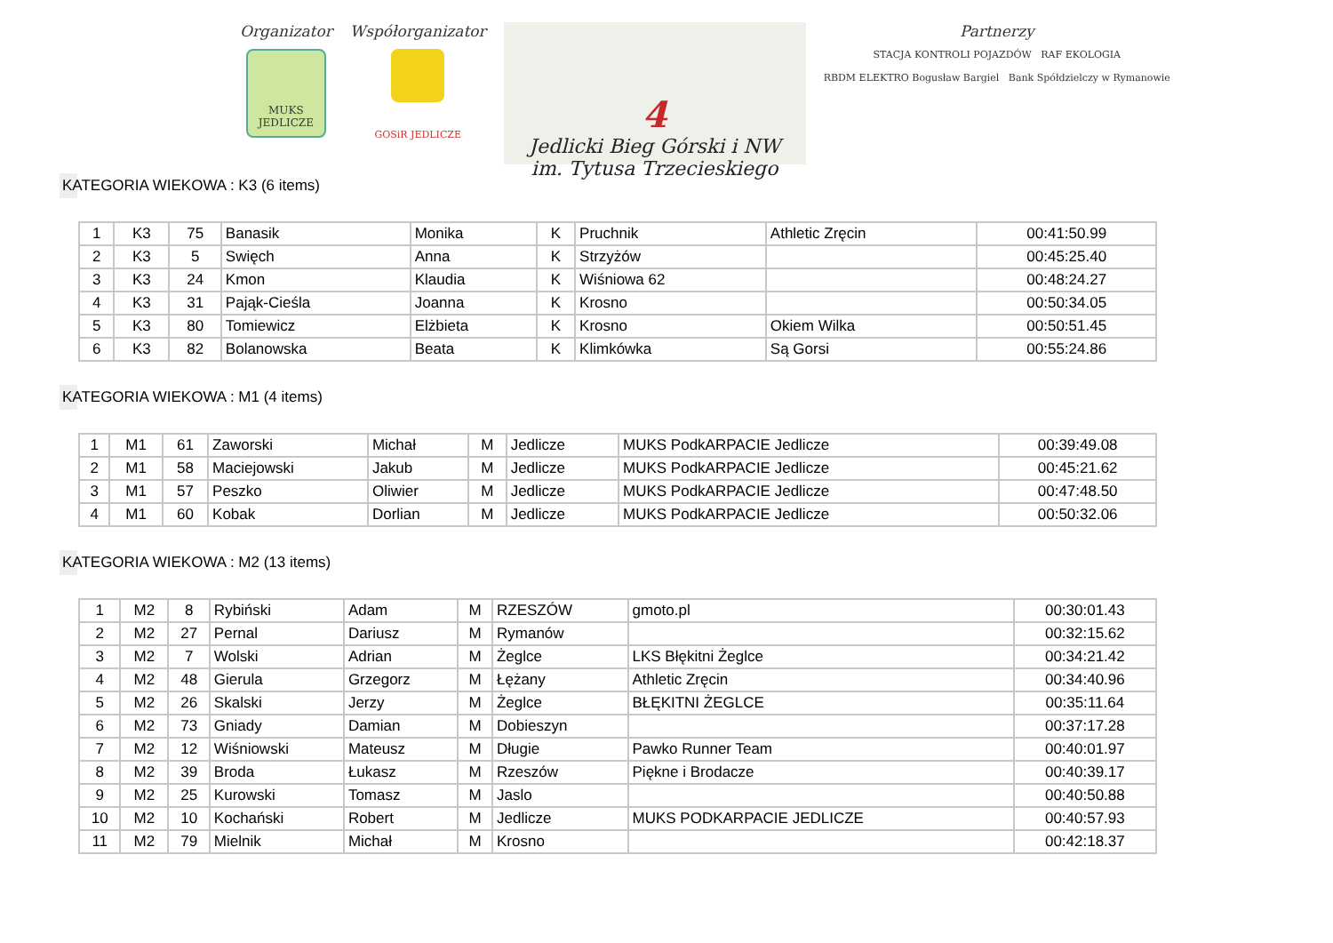Organizator
MUKS JEDLICZE
Współorganizator
GOSiR JEDLICZE
4
Jedlicki Bieg Górski i NW
im. Tytusa Trzecieskiego
Partnerzy
STACJA KONTROLI POJAZDÓW RAF EKOLOGIA
RBDM ELEKTRO Bogusław Bargiel Bank Spółdzielczy w Rymanowie
KATEGORIA WIEKOWA : K3 (6 items)
| 1 | K3 | 75 | Banasik | Monika | K | Pruchnik | Athletic Zręcin | 00:41:50.99 |
| 2 | K3 | 5 | Swięch | Anna | K | Strzyżów | | 00:45:25.40 |
| 3 | K3 | 24 | Kmon | Klaudia | K | Wiśniowa 62 | | 00:48:24.27 |
| 4 | K3 | 31 | Pająk-Cieśla | Joanna | K | Krosno | | 00:50:34.05 |
| 5 | K3 | 80 | Tomiewicz | Elżbieta | K | Krosno | Okiem Wilka | 00:50:51.45 |
| 6 | K3 | 82 | Bolanowska | Beata | K | Klimkówka | Są Gorsi | 00:55:24.86 |
KATEGORIA WIEKOWA : M1 (4 items)
| 1 | M1 | 61 | Zaworski | Michał | M | Jedlicze | MUKS PodkARPACIE Jedlicze | 00:39:49.08 |
| 2 | M1 | 58 | Maciejowski | Jakub | M | Jedlicze | MUKS PodkARPACIE Jedlicze | 00:45:21.62 |
| 3 | M1 | 57 | Peszko | Oliwier | M | Jedlicze | MUKS PodkARPACIE Jedlicze | 00:47:48.50 |
| 4 | M1 | 60 | Kobak | Dorlian | M | Jedlicze | MUKS PodkARPACIE Jedlicze | 00:50:32.06 |
KATEGORIA WIEKOWA : M2 (13 items)
| 1 | M2 | 8 | Rybiński | Adam | M | RZESZÓW | gmoto.pl | 00:30:01.43 |
| 2 | M2 | 27 | Pernal | Dariusz | M | Rymanów | | 00:32:15.62 |
| 3 | M2 | 7 | Wolski | Adrian | M | Żeglce | LKS Błękitni Żeglce | 00:34:21.42 |
| 4 | M2 | 48 | Gierula | Grzegorz | M | Łężany | Athletic Zręcin | 00:34:40.96 |
| 5 | M2 | 26 | Skalski | Jerzy | M | Żeglce | BŁĘKITNI ŻEGLCE | 00:35:11.64 |
| 6 | M2 | 73 | Gniady | Damian | M | Dobieszyn | | 00:37:17.28 |
| 7 | M2 | 12 | Wiśniowski | Mateusz | M | Długie | Pawko Runner Team | 00:40:01.97 |
| 8 | M2 | 39 | Broda | Łukasz | M | Rzeszów | Piękne i Brodacze | 00:40:39.17 |
| 9 | M2 | 25 | Kurowski | Tomasz | M | Jaslo | | 00:40:50.88 |
| 10 | M2 | 10 | Kochański | Robert | M | Jedlicze | MUKS PODKARPACIE JEDLICZE | 00:40:57.93 |
| 11 | M2 | 79 | Mielnik | Michał | M | Krosno | | 00:42:18.37 |